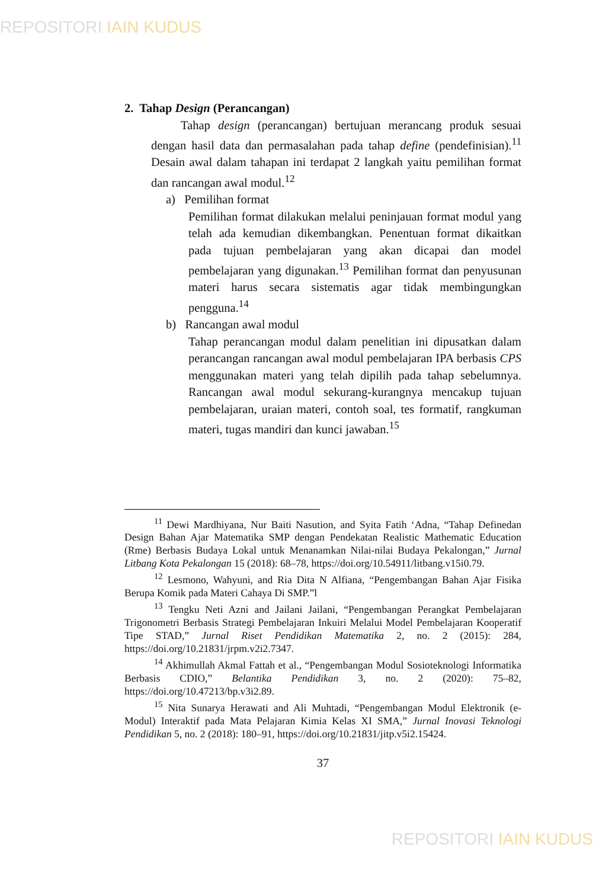REPOSITORI IAIN KUDUS
2. Tahap Design (Perancangan)
Tahap design (perancangan) bertujuan merancang produk sesuai dengan hasil data dan permasalahan pada tahap define (pendefinisian).<sup>11</sup> Desain awal dalam tahapan ini terdapat 2 langkah yaitu pemilihan format dan rancangan awal modul.<sup>12</sup>
a) Pemilihan format
Pemilihan format dilakukan melalui peninjauan format modul yang telah ada kemudian dikembangkan. Penentuan format dikaitkan pada tujuan pembelajaran yang akan dicapai dan model pembelajaran yang digunakan.<sup>13</sup> Pemilihan format dan penyusunan materi harus secara sistematis agar tidak membingungkan pengguna.<sup>14</sup>
b) Rancangan awal modul
Tahap perancangan modul dalam penelitian ini dipusatkan dalam perancangan rancangan awal modul pembelajaran IPA berbasis CPS menggunakan materi yang telah dipilih pada tahap sebelumnya. Rancangan awal modul sekurang-kurangnya mencakup tujuan pembelajaran, uraian materi, contoh soal, tes formatif, rangkuman materi, tugas mandiri dan kunci jawaban.<sup>15</sup>
<sup>11</sup> Dewi Mardhiyana, Nur Baiti Nasution, and Syita Fatih ‘Adna, “Tahap Definedan Design Bahan Ajar Matematika SMP dengan Pendekatan Realistic Mathematic Education (Rme) Berbasis Budaya Lokal untuk Menanamkan Nilai-nilai Budaya Pekalongan,” Jurnal Litbang Kota Pekalongan 15 (2018): 68–78, https://doi.org/10.54911/litbang.v15i0.79.
<sup>12</sup> Lesmono, Wahyuni, and Ria Dita N Alfiana, “Pengembangan Bahan Ajar Fisika Berupa Komik pada Materi Cahaya Di SMP.”l
<sup>13</sup> Tengku Neti Azni and Jailani Jailani, “Pengembangan Perangkat Pembelajaran Trigonometri Berbasis Strategi Pembelajaran Inkuiri Melalui Model Pembelajaran Kooperatif Tipe STAD,” Jurnal Riset Pendidikan Matematika 2, no. 2 (2015): 284, https://doi.org/10.21831/jrpm.v2i2.7347.
<sup>14</sup> Akhimullah Akmal Fattah et al., “Pengembangan Modul Sosioteknologi Informatika Berbasis CDIO,” Belantika Pendidikan 3, no. 2 (2020): 75–82, https://doi.org/10.47213/bp.v3i2.89.
<sup>15</sup> Nita Sunarya Herawati and Ali Muhtadi, “Pengembangan Modul Elektronik (e-Modul) Interaktif pada Mata Pelajaran Kimia Kelas XI SMA,” Jurnal Inovasi Teknologi Pendidikan 5, no. 2 (2018): 180–91, https://doi.org/10.21831/jitp.v5i2.15424.
37
REPOSITORI IAIN KUDUS